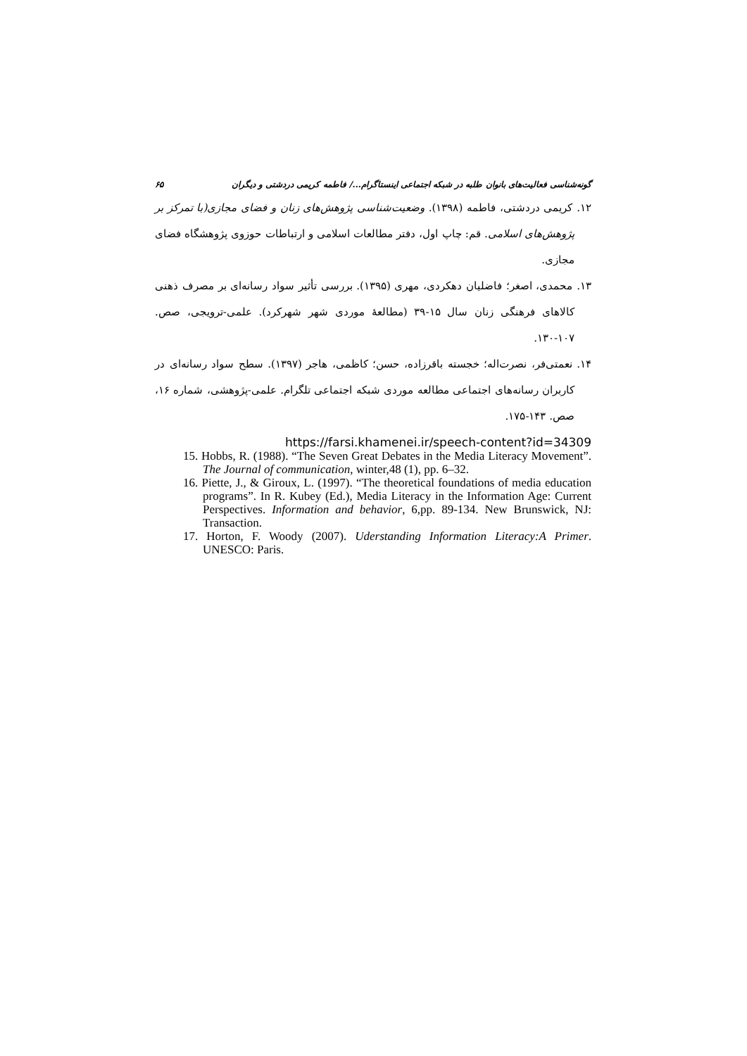گونه‌شناسی فعالیت‌های بانوان طلبه در شبکه اجتماعی اینستاگرام.../ فاطمه کریمی دردشتی و دیگران ۶۵
۱۲. کریمی دردشتی، فاطمه (۱۳۹۸). وضعیت‌شناسی پژوهش‌های زنان و فضای مجازی(با تمرکز بر پژوهش‌های اسلامی. قم: چاپ اول، دفتر مطالعات اسلامی و ارتباطات حوزوی پژوهشگاه فضای مجازی.
۱۳. محمدی، اصغر؛ فاضلیان دهکردی، مهری (۱۳۹۵). بررسی تأثیر سواد رسانه‌ای بر مصرف ذهنی کالاهای فرهنگی زنان سال ۱۵-۳۹ (مطالعهٔ موردی شهر شهرکرد). علمی-ترویجی، صص. ۱۰۷-۱۳۰.
۱۴. نعمتی‌فر، نصرت‌اله؛ خجسته باقرزاده، حسن؛ کاظمی، هاجر (۱۳۹۷). سطح سواد رسانه‌ای در کاربران رسانه‌های اجتماعی مطالعه موردی شبکه اجتماعی تلگرام. علمی-پژوهشی، شماره ۱۶، صص. ۱۴۳-۱۷۵.
https://farsi.khamenei.ir/speech-content?id=34309
15. Hobbs, R. (1988). “The Seven Great Debates in the Media Literacy Movement”. The Journal of communication, winter,48 (1), pp. 6–32.
16. Piette, J., & Giroux, L. (1997). “The theoretical foundations of media education programs”. In R. Kubey (Ed.), Media Literacy in the Information Age: Current Perspectives. Information and behavior, 6,pp. 89-134. New Brunswick, NJ: Transaction.
17. Horton, F. Woody (2007). Uderstanding Information Literacy:A Primer. UNESCO: Paris.